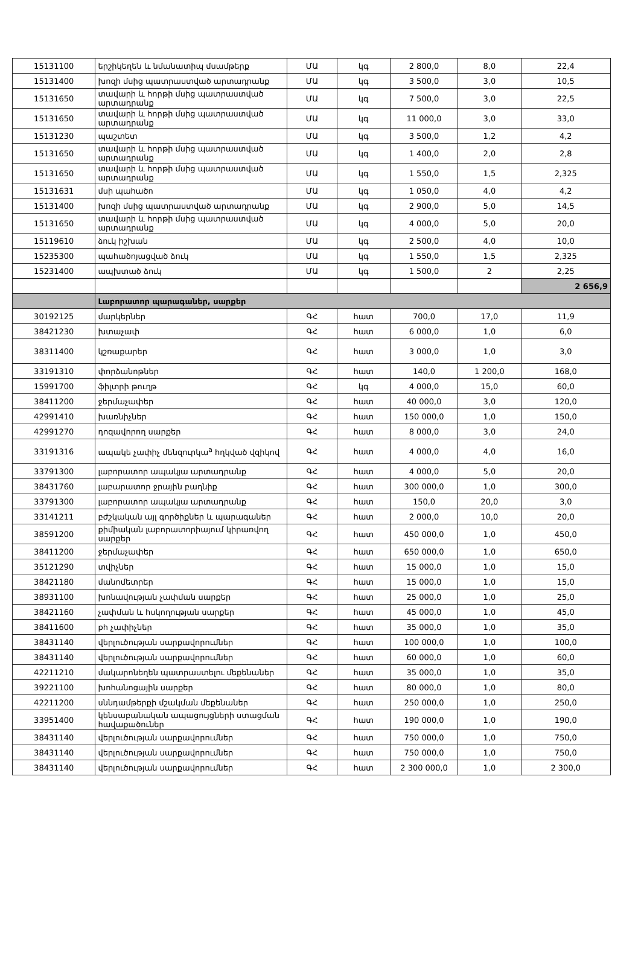| 15131100 | երշիկեղեն և նմանատիպ մսամթերք | ՄԱ | կգ | 2 800,0 | 8,0 | 22,4 |
| 15131400 | խոզի մսից պատրաստված արտադրանք | ՄԱ | կգ | 3 500,0 | 3,0 | 10,5 |
| 15131650 | տավարի և հորթի մսից պատրաստված արտադրանք | ՄԱ | կգ | 7 500,0 | 3,0 | 22,5 |
| 15131650 | տավարի և հորթի մսից պատրաստված արտադրանք | ՄԱ | կգ | 11 000,0 | 3,0 | 33,0 |
| 15131230 | պաշտետ | ՄԱ | կգ | 3 500,0 | 1,2 | 4,2 |
| 15131650 | տավարի և հորթի մսից պատրաստված արտադրանք | ՄԱ | կգ | 1 400,0 | 2,0 | 2,8 |
| 15131650 | տավարի և հորթի մսից պատրաստված արտադրանք | ՄԱ | կգ | 1 550,0 | 1,5 | 2,325 |
| 15131631 | մսի պահածո | ՄԱ | կգ | 1 050,0 | 4,0 | 4,2 |
| 15131400 | խոզի մսից պատրաստված արտադրանք | ՄԱ | կգ | 2 900,0 | 5,0 | 14,5 |
| 15131650 | տավարի և հորթի մսից պատրաստված արտադրանք | ՄԱ | կգ | 4 000,0 | 5,0 | 20,0 |
| 15119610 | ձուկ իշխան | ՄԱ | կգ | 2 500,0 | 4,0 | 10,0 |
| 15235300 | պահածոյացված ձուկ | ՄԱ | կգ | 1 550,0 | 1,5 | 2,325 |
| 15231400 | ապխտած ձուկ | ՄԱ | կգ | 1 500,0 | 2 | 2,25 |
| | | | | | | 2 656,9 |
| | Լաբորատոր պարագաներ, սարքեր | | | | | |
| 30192125 | մարկերներ | ԳՀ | հատ | 700,0 | 17,0 | 11,9 |
| 38421230 | խտաչափ | ԳՀ | հատ | 6 000,0 | 1,0 | 6,0 |
| 38311400 | կշռաքարեր | ԳՀ | հատ | 3 000,0 | 1,0 | 3,0 |
| 33191310 | փորձանոթներ | ԳՀ | հատ | 140,0 | 1 200,0 | 168,0 |
| 15991700 | ֆիլտրի թուղթ | ԳՀ | կգ | 4 000,0 | 15,0 | 60,0 |
| 38411200 | ջերմաչափեր | ԳՀ | հատ | 40 000,0 | 3,0 | 120,0 |
| 42991410 | խառնիչներ | ԳՀ | հատ | 150 000,0 | 1,0 | 150,0 |
| 42991270 | դոզավորող սարքեր | ԳՀ | հատ | 8 000,0 | 3,0 | 24,0 |
| 33191316 | ապակե չափիչ մենզուրկա<sup>a</sup> հղկված վզիկով | ԳՀ | հատ | 4 000,0 | 4,0 | 16,0 |
| 33791300 | լաբորատոր ապակյա արտադրանք | ԳՀ | հատ | 4 000,0 | 5,0 | 20,0 |
| 38431760 | լաբարատոր ջրային բաղնիք | ԳՀ | հատ | 300 000,0 | 1,0 | 300,0 |
| 33791300 | լաբորատոր ապակյա արտադրանք | ԳՀ | հատ | 150,0 | 20,0 | 3,0 |
| 33141211 | բժշկական այլ գործիքներ և պարագաներ | ԳՀ | հատ | 2 000,0 | 10,0 | 20,0 |
| 38591200 | քիմիական լաբորատորիայում կիրառվող սարքեր | ԳՀ | հատ | 450 000,0 | 1,0 | 450,0 |
| 38411200 | ջերմաչափեր | ԳՀ | հատ | 650 000,0 | 1,0 | 650,0 |
| 35121290 | տվիչներ | ԳՀ | հատ | 15 000,0 | 1,0 | 15,0 |
| 38421180 | մանոմետրեր | ԳՀ | հատ | 15 000,0 | 1,0 | 15,0 |
| 38931100 | խոնավության չափման սարքեր | ԳՀ | հատ | 25 000,0 | 1,0 | 25,0 |
| 38421160 | չափման և հսկողության սարքեր | ԳՀ | հատ | 45 000,0 | 1,0 | 45,0 |
| 38411600 | ph չափիչներ | ԳՀ | հատ | 35 000,0 | 1,0 | 35,0 |
| 38431140 | վերլուծության սարքավորումներ | ԳՀ | հատ | 100 000,0 | 1,0 | 100,0 |
| 38431140 | վերլուծության սարքավորումներ | ԳՀ | հատ | 60 000,0 | 1,0 | 60,0 |
| 42211210 | մակարոնեղեն պատրաստելու մեքենաներ | ԳՀ | հատ | 35 000,0 | 1,0 | 35,0 |
| 39221100 | խոհանոցային սարքեր | ԳՀ | հատ | 80 000,0 | 1,0 | 80,0 |
| 42211200 | սննդամթերքի մշակման մեքենաներ | ԳՀ | հատ | 250 000,0 | 1,0 | 250,0 |
| 33951400 | կենսաբանական ապացույցների ստացման հավաքածուներ | ԳՀ | հատ | 190 000,0 | 1,0 | 190,0 |
| 38431140 | վերլուծության սարքավորումներ | ԳՀ | հատ | 750 000,0 | 1,0 | 750,0 |
| 38431140 | վերլուծության սարքավորումներ | ԳՀ | հատ | 750 000,0 | 1,0 | 750,0 |
| 38431140 | վերլուծության սարքավորումներ | ԳՀ | հատ | 2 300 000,0 | 1,0 | 2 300,0 |